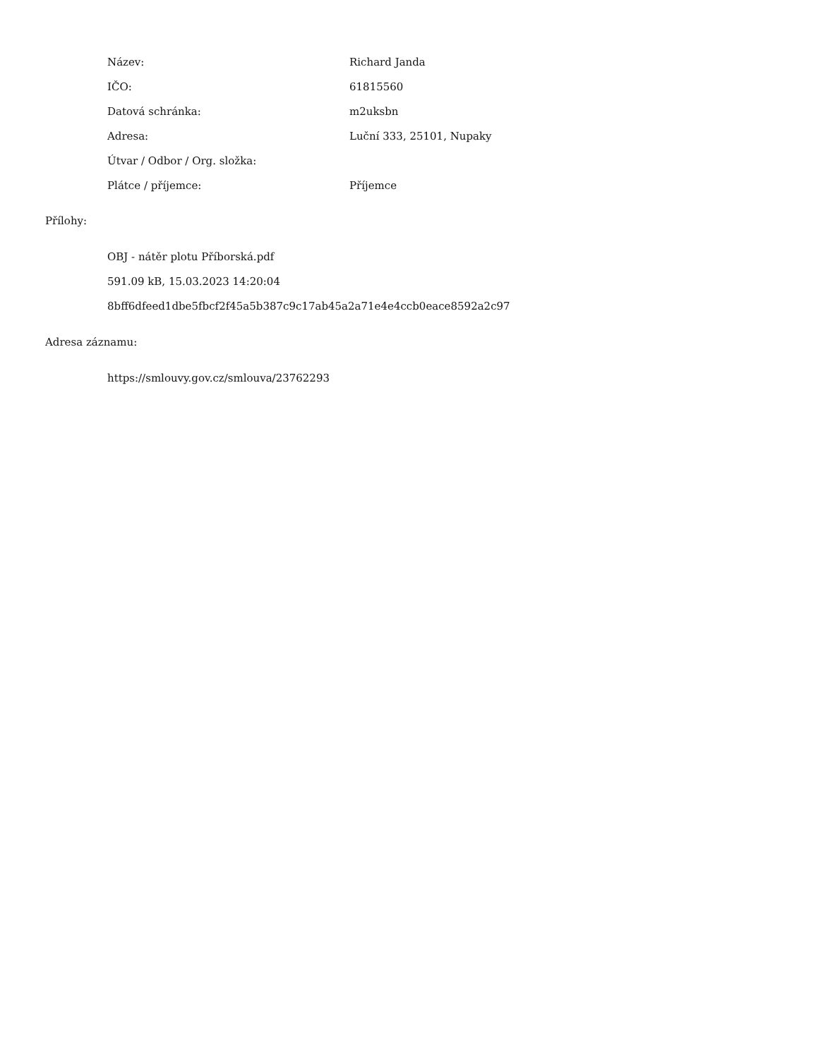| Název: | Richard Janda |
| IČO: | 61815560 |
| Datová schránka: | m2uksbn |
| Adresa: | Luční 333, 25101, Nupaky |
| Útvar / Odbor / Org. složka: | |
| Plátce / příjemce: | Příjemce |
Přílohy:
OBJ - nátěr plotu Příborská.pdf
591.09 kB, 15.03.2023 14:20:04
8bff6dfeed1dbe5fbcf2f45a5b387c9c17ab45a2a71e4e4ccb0eace8592a2c97
Adresa záznamu:
https://smlouvy.gov.cz/smlouva/23762293